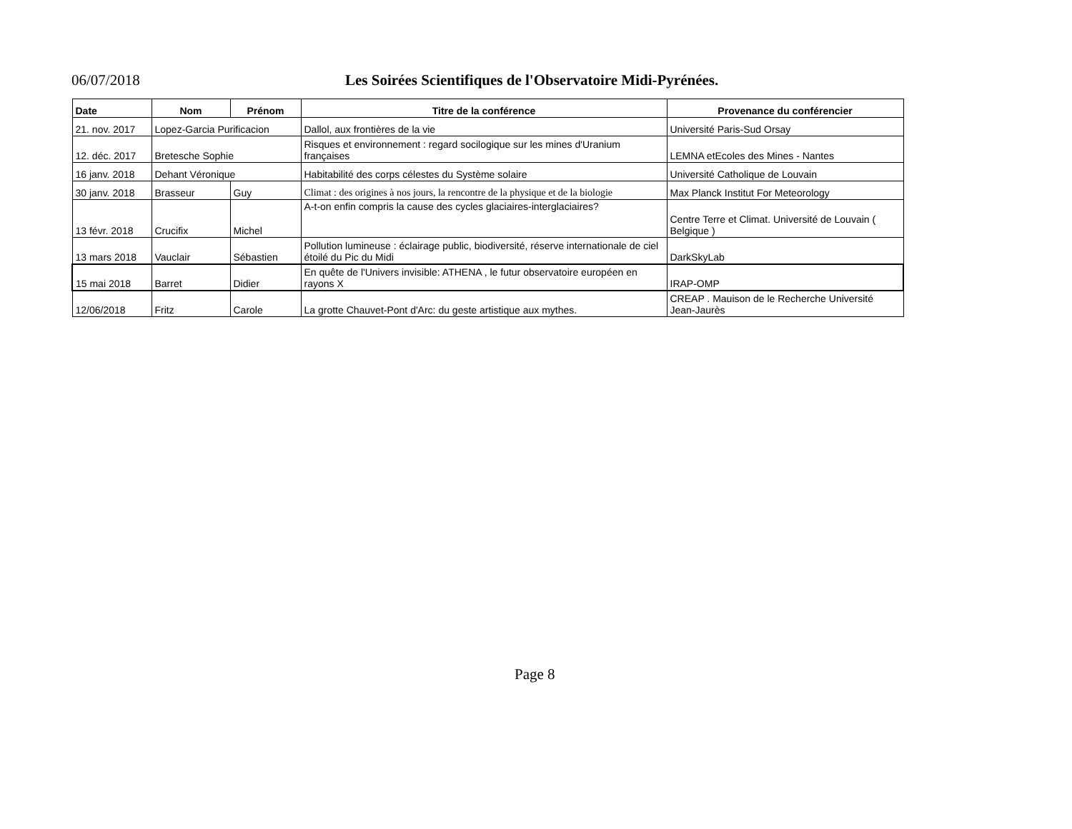06/07/2018 Les Soirées Scientifiques de l'Observatoire Midi-Pyrénées.
| Date | Nom | Prénom | Titre de la conférence | Provenance du conférencier |
| --- | --- | --- | --- | --- |
| 21. nov. 2017 | Lopez-Garcia Purificacion | | Dallol, aux frontières de la vie | Université Paris-Sud Orsay |
| 12. déc. 2017 | Bretesche Sophie | | Risques et environnement : regard socilogique sur les mines d'Uranium françaises | LEMNA etEcoles des Mines - Nantes |
| 16 janv. 2018 | Dehant Véronique | | Habitabilité des corps célestes du Système solaire | Université Catholique de Louvain |
| 30 janv. 2018 | Brasseur | Guy | Climat : des origines à nos jours, la rencontre de la physique et de la biologie | Max Planck Institut For Meteorology |
| 13 févr. 2018 | Crucifix | Michel | A-t-on enfin compris la cause des cycles glaciaires-interglaciaires? | Centre Terre et Climat. Université de Louvain ( Belgique ) |
| 13 mars 2018 | Vauclair | Sébastien | Pollution lumineuse : éclairage public, biodiversité, réserve internationale de ciel étoilé du Pic du Midi | DarkSkyLab |
| 15 mai 2018 | Barret | Didier | En quête de l'Univers invisible: ATHENA , le futur observatoire européen en rayons X | IRAP-OMP |
| 12/06/2018 | Fritz | Carole | La grotte Chauvet-Pont d'Arc: du geste artistique aux mythes. | CREAP . Mauison de le Recherche Université Jean-Jaurès |
Page 8